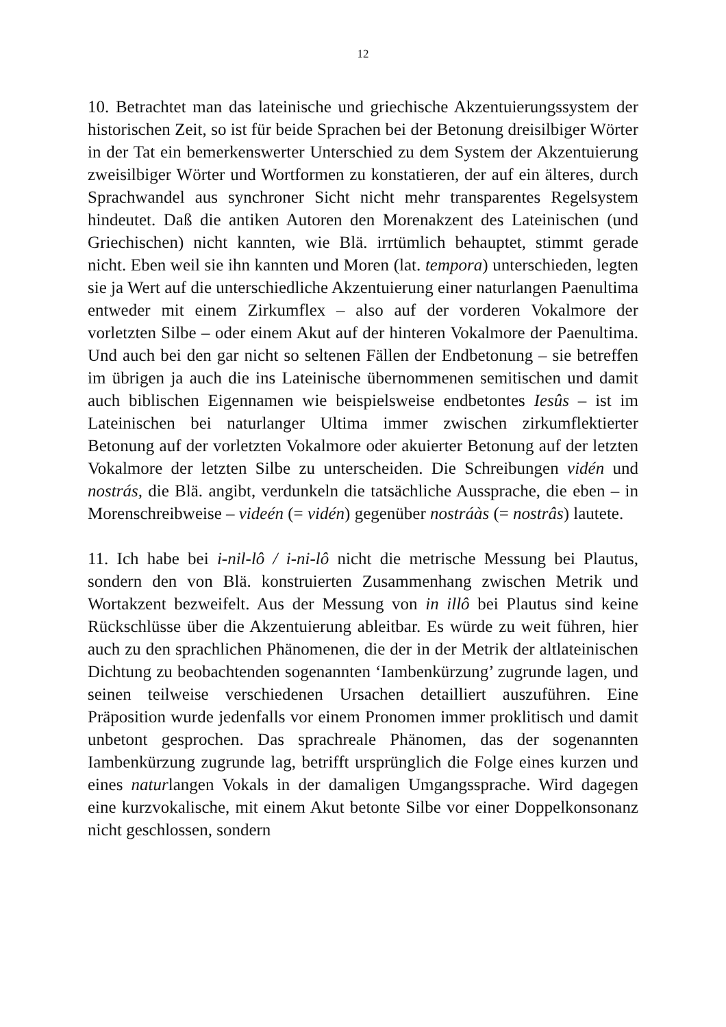12
10. Betrachtet man das lateinische und griechische Akzentuierungssystem der historischen Zeit, so ist für beide Sprachen bei der Betonung dreisilbiger Wörter in der Tat ein bemerkenswerter Unterschied zu dem System der Akzentuierung zweisilbiger Wörter und Wortformen zu konstatieren, der auf ein älteres, durch Sprachwandel aus synchroner Sicht nicht mehr transparentes Regelsystem hindeutet. Daß die antiken Autoren den Morenakzent des Lateinischen (und Griechischen) nicht kannten, wie Blä. irrtümlich behauptet, stimmt gerade nicht. Eben weil sie ihn kannten und Moren (lat. tempora) unterschieden, legten sie ja Wert auf die unterschiedliche Akzentuierung einer naturlangen Paenultima entweder mit einem Zirkumflex – also auf der vorderen Vokalmore der vorletzten Silbe – oder einem Akut auf der hinteren Vokalmore der Paenultima. Und auch bei den gar nicht so seltenen Fällen der Endbetonung – sie betreffen im übrigen ja auch die ins Lateinische übernommenen semitischen und damit auch biblischen Eigennamen wie beispielsweise endbetontes Iesûs – ist im Lateinischen bei naturlanger Ultima immer zwischen zirkumflektierter Betonung auf der vorletzten Vokalmore oder akuierter Betonung auf der letzten Vokalmore der letzten Silbe zu unterscheiden. Die Schreibungen vidén und nostrás, die Blä. angibt, verdunkeln die tatsächliche Aussprache, die eben – in Morenschreibweise – videén (= vidén) gegenüber nostráàs (= nostrâs) lautete.
11. Ich habe bei i-nil-lô / i-ni-lô nicht die metrische Messung bei Plautus, sondern den von Blä. konstruierten Zusammenhang zwischen Metrik und Wortakzent bezweifelt. Aus der Messung von in illô bei Plautus sind keine Rückschlüsse über die Akzentuierung ableitbar. Es würde zu weit führen, hier auch zu den sprachlichen Phänomenen, die der in der Metrik der altlateinischen Dichtung zu beobachtenden sogenannten ‘Iambenkürzung’ zugrunde lagen, und seinen teilweise verschiedenen Ursachen detailliert auszuführen. Eine Präposition wurde jedenfalls vor einem Pronomen immer proklitisch und damit unbetont gesprochen. Das sprachreale Phänomen, das der sogenannten Iambenkürzung zugrunde lag, betrifft ursprünglich die Folge eines kurzen und eines naturlangen Vokals in der damaligen Umgangssprache. Wird dagegen eine kurzvokalische, mit einem Akut betonte Silbe vor einer Doppelkonsonanz nicht geschlossen, sondern